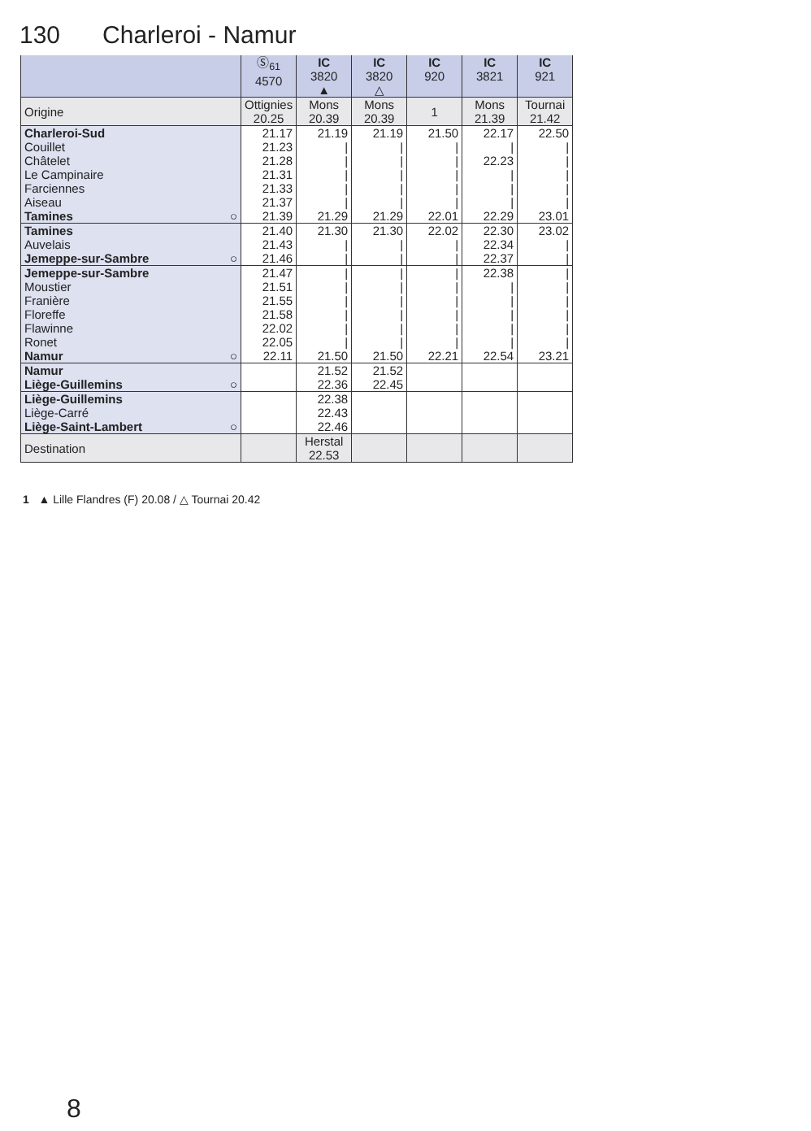130 Charleroi - Namur
| | Ⓢ<sub>61</sub> 4570 | IC 3820 ▲ | IC 3820 △ | IC 920 | IC 3821 | IC 921 |
| --- | --- | --- | --- | --- | --- | --- |
| Origine | Ottignies 20.25 | Mons 20.39 | Mons 20.39 | 1 | Mons 21.39 | Tournai 21.42 |
| Charleroi-Sud | 21.17 | 21.19 | 21.19 | 21.50 | 22.17 | 22.50 |
| Couillet | 21.23 | / | / | / | / | / |
| Châtelet | 21.28 | / | / | / | 22.23 | / |
| Le Campinaire | 21.31 | / | / | / | / | / |
| Farciennes | 21.33 | / | / | / | / | / |
| Aiseau | 21.37 | / | / | / | / | / |
| Tamines ○ | 21.39 | 21.29 | 21.29 | 22.01 | 22.29 | 23.01 |
| Tamines | 21.40 | 21.30 | 21.30 | 22.02 | 22.30 | 23.02 |
| Auvelais | 21.43 | / | / | / | 22.34 | / |
| Jemeppe-sur-Sambre ○ | 21.46 | / | / | / | 22.37 | / |
| Jemeppe-sur-Sambre | 21.47 | / | / | / | 22.38 | / |
| Moustier | 21.51 | / | / | / | / | / |
| Franière | 21.55 | / | / | / | / | / |
| Floreffe | 21.58 | / | / | / | / | / |
| Flawinne | 22.02 | / | / | / | / | / |
| Ronet | 22.05 | / | / | / | / | / |
| Namur ○ | 22.11 | 21.50 | 21.50 | 22.21 | 22.54 | 23.21 |
| Namur | | 21.52 | 21.52 | | | |
| Liège-Guillemins ○ | | 22.36 | 22.45 | | | |
| Liège-Guillemins | | 22.38 | | | | |
| Liège-Carré | | 22.43 | | | | |
| Liège-Saint-Lambert ○ | | 22.46 | | | | |
| Destination | | Herstal 22.53 | | | | |
1 ▲ Lille Flandres (F) 20.08 / △ Tournai 20.42
8